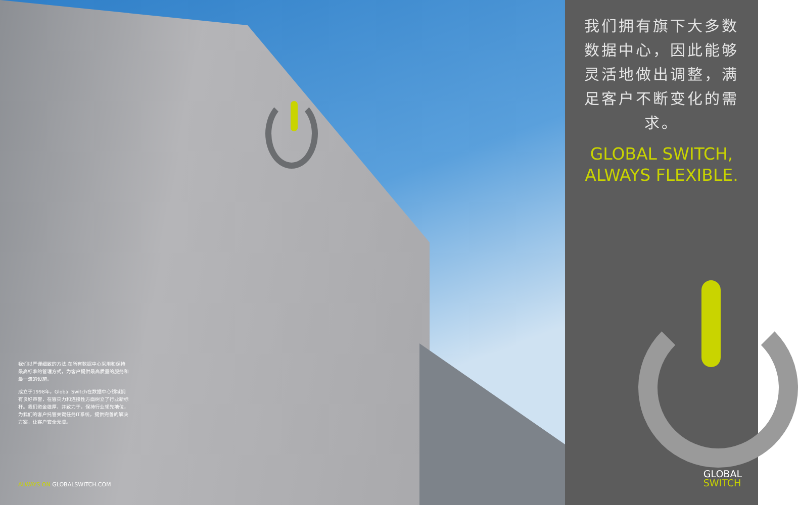我们以严谨细致的方法,在所有数据中心采用和保持最高标准的管理方式，为客户提供最高质量的服务和最一流的设施。
成立于1998年，Global Switch在数据中心领域拥有良好声誉，在容灾力和连接性方面树立了行业新标杆。我们资金雄厚，并致力于，保持行业领先地位，为我们的客户托管关键任务IT系统，提供完善的解决方案，让客户安全无虞。
ALWAYS ON GLOBALSWITCH.COM
我们拥有旗下大多数数据中心，因此能够灵活地做出调整，满足客户不断变化的需求。
GLOBAL SWITCH,
ALWAYS FLEXIBLE.
GLOBAL
SWITCH